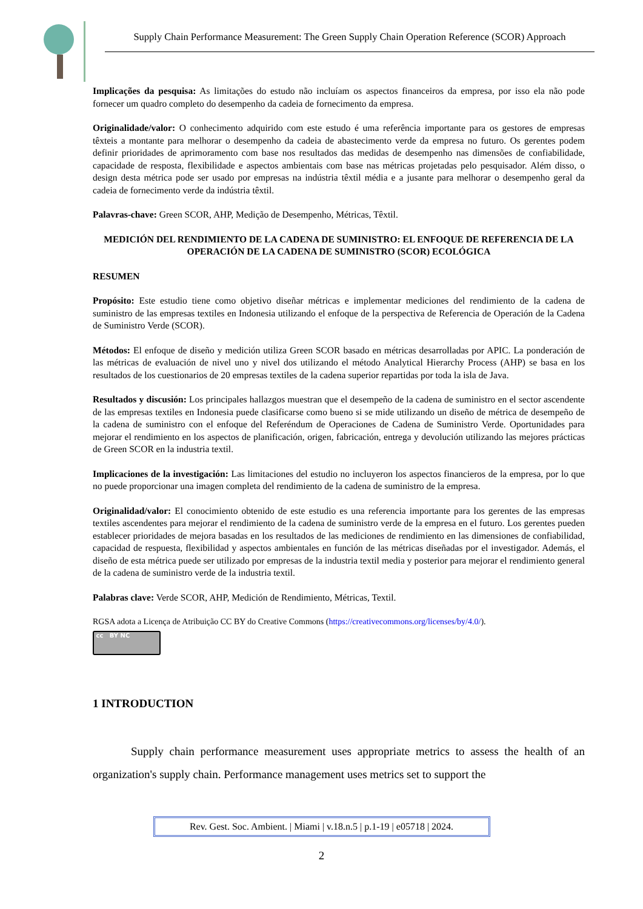Supply Chain Performance Measurement: The Green Supply Chain Operation Reference (SCOR) Approach
Implicações da pesquisa: As limitações do estudo não incluíam os aspectos financeiros da empresa, por isso ela não pode fornecer um quadro completo do desempenho da cadeia de fornecimento da empresa.
Originalidade/valor: O conhecimento adquirido com este estudo é uma referência importante para os gestores de empresas têxteis a montante para melhorar o desempenho da cadeia de abastecimento verde da empresa no futuro. Os gerentes podem definir prioridades de aprimoramento com base nos resultados das medidas de desempenho nas dimensões de confiabilidade, capacidade de resposta, flexibilidade e aspectos ambientais com base nas métricas projetadas pelo pesquisador. Além disso, o design desta métrica pode ser usado por empresas na indústria têxtil média e a jusante para melhorar o desempenho geral da cadeia de fornecimento verde da indústria têxtil.
Palavras-chave: Green SCOR, AHP, Medição de Desempenho, Métricas, Têxtil.
MEDICIÓN DEL RENDIMIENTO DE LA CADENA DE SUMINISTRO: EL ENFOQUE DE REFERENCIA DE LA OPERACIÓN DE LA CADENA DE SUMINISTRO (SCOR) ECOLÓGICA
RESUMEN
Propósito: Este estudio tiene como objetivo diseñar métricas e implementar mediciones del rendimiento de la cadena de suministro de las empresas textiles en Indonesia utilizando el enfoque de la perspectiva de Referencia de Operación de la Cadena de Suministro Verde (SCOR).
Métodos: El enfoque de diseño y medición utiliza Green SCOR basado en métricas desarrolladas por APIC. La ponderación de las métricas de evaluación de nivel uno y nivel dos utilizando el método Analytical Hierarchy Process (AHP) se basa en los resultados de los cuestionarios de 20 empresas textiles de la cadena superior repartidas por toda la isla de Java.
Resultados y discusión: Los principales hallazgos muestran que el desempeño de la cadena de suministro en el sector ascendente de las empresas textiles en Indonesia puede clasificarse como bueno si se mide utilizando un diseño de métrica de desempeño de la cadena de suministro con el enfoque del Referéndum de Operaciones de Cadena de Suministro Verde. Oportunidades para mejorar el rendimiento en los aspectos de planificación, origen, fabricación, entrega y devolución utilizando las mejores prácticas de Green SCOR en la industria textil.
Implicaciones de la investigación: Las limitaciones del estudio no incluyeron los aspectos financieros de la empresa, por lo que no puede proporcionar una imagen completa del rendimiento de la cadena de suministro de la empresa.
Originalidad/valor: El conocimiento obtenido de este estudio es una referencia importante para los gerentes de las empresas textiles ascendentes para mejorar el rendimiento de la cadena de suministro verde de la empresa en el futuro. Los gerentes pueden establecer prioridades de mejora basadas en los resultados de las mediciones de rendimiento en las dimensiones de confiabilidad, capacidad de respuesta, flexibilidad y aspectos ambientales en función de las métricas diseñadas por el investigador. Además, el diseño de esta métrica puede ser utilizado por empresas de la industria textil media y posterior para mejorar el rendimiento general de la cadena de suministro verde de la industria textil.
Palabras clave: Verde SCOR, AHP, Medición de Rendimiento, Métricas, Textil.
RGSA adota a Licença de Atribuição CC BY do Creative Commons (https://creativecommons.org/licenses/by/4.0/).
cc BY NC
1 INTRODUCTION
Supply chain performance measurement uses appropriate metrics to assess the health of an organization's supply chain. Performance management uses metrics set to support the
Rev. Gest. Soc. Ambient. | Miami | v.18.n.5 | p.1-19 | e05718 | 2024.
2